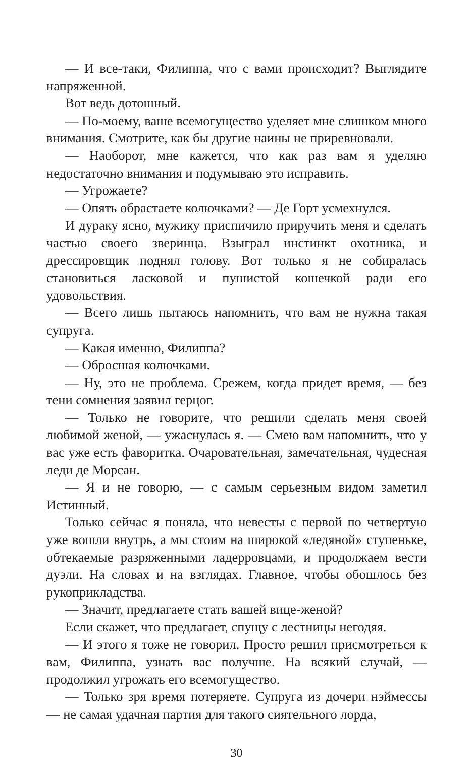— И все-таки, Филиппа, что с вами происходит? Выглядите напряженной.
Вот ведь дотошный.
— По-моему, ваше всемогущество уделяет мне слишком много внимания. Смотрите, как бы другие наины не приревновали.
— Наоборот, мне кажется, что как раз вам я уделяю недостаточно внимания и подумываю это исправить.
— Угрожаете?
— Опять обрастаете колючками? — Де Горт усмехнулся.
И дураку ясно, мужику приспичило приручить меня и сделать частью своего зверинца. Взыграл инстинкт охотника, и дрессировщик поднял голову. Вот только я не собиралась становиться ласковой и пушистой кошечкой ради его удовольствия.
— Всего лишь пытаюсь напомнить, что вам не нужна такая супруга.
— Какая именно, Филиппа?
— Обросшая колючками.
— Ну, это не проблема. Срежем, когда придет время, — без тени сомнения заявил герцог.
— Только не говорите, что решили сделать меня своей любимой женой, — ужаснулась я. — Смею вам напомнить, что у вас уже есть фаворитка. Очаровательная, замечательная, чудесная леди де Морсан.
— Я и не говорю, — с самым серьезным видом заметил Истинный.
Только сейчас я поняла, что невесты с первой по четвертую уже вошли внутрь, а мы стоим на широкой «ледяной» ступеньке, обтекаемые разряженными ладерровцами, и продолжаем вести дуэли. На словах и на взглядах. Главное, чтобы обошлось без рукоприкладства.
— Значит, предлагаете стать вашей вице-женой?
Если скажет, что предлагает, спущу с лестницы негодяя.
— И этого я тоже не говорил. Просто решил присмотреться к вам, Филиппа, узнать вас получше. На всякий случай, — продолжил угрожать его всемогущество.
— Только зря время потеряете. Супруга из дочери нэймессы — не самая удачная партия для такого сиятельного лорда,
30